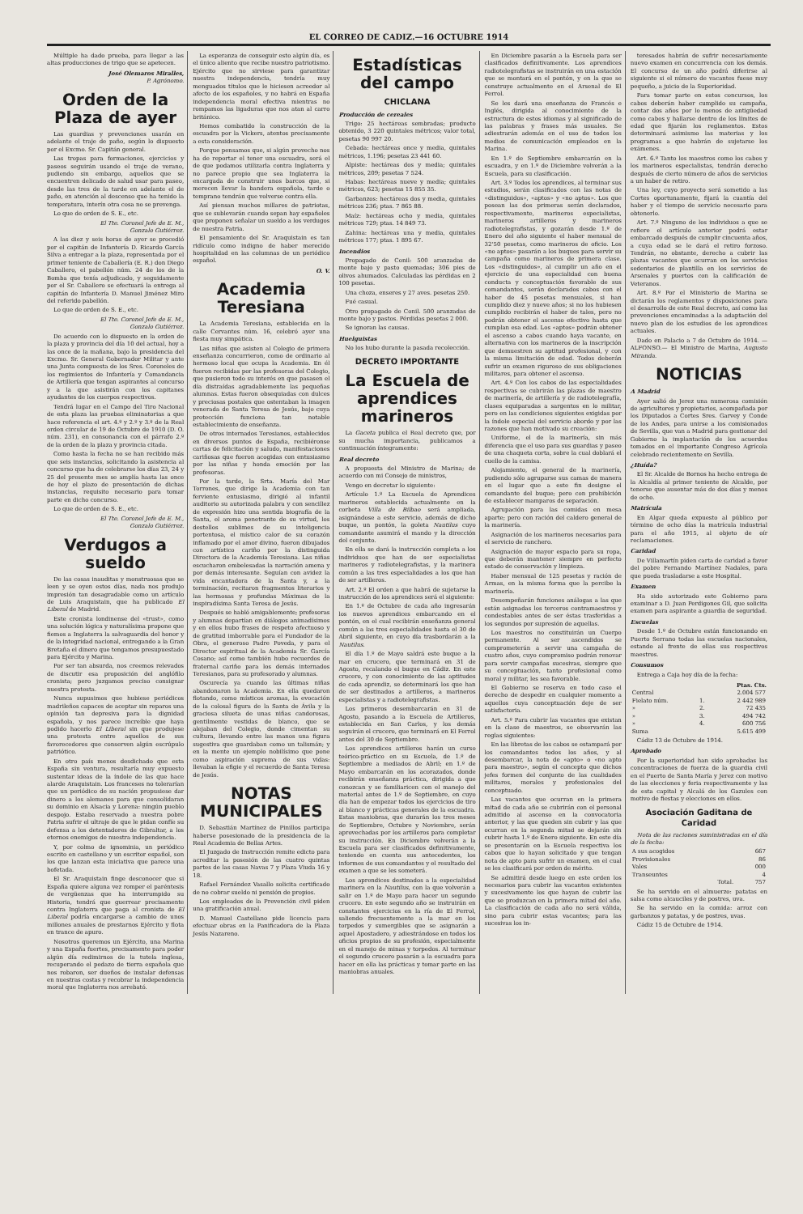EL CORREO DE CADIZ.—16 OCTUBRE 1914
Múltiple ha dado prueba, para llegar a las altas producciones de trigo que se apetecen.
José Olemaros Miralles,
P. Agrónomo.
Orden de la Plaza de ayer
Las guardias y prevenciones usarán en adelante el traje de paño, según lo dispuesto por el Excmo. Sr. Capitán general.
Las tropas para formaciones, ejercicios y paseos seguirán usando el traje de verano, pudiendo sin embargo, aquellos que se encuentren delicado de salud usar para paseo, desde las tres de la tarde en adelante el de paño, en atención al descenso que ha tenido la temperatura, interín otra cosa no se prevenga.
Lo que de orden de S. E., etc.
El Tte. Coronel Jefe de E. M.,
Gonzalo Gutiérrez.
A las diez y seis horas de ayer se procedió por el capitán de Infantería D. Ricardo García Silva a entregar a la plaza, representada por el primer teniente de Caballería (E. R.) don Diego Caballero, el pabellón núm. 24 de los de la Bomba que tenía adjudicado, y seguidamente por el Sr. Caballero se efectuará la entrega al capitán de Infantería D. Manuel Jiménez Miro del referido pabellón.
Lo que de orden de S. E., etc.
El Tte. Coronel Jefe de E. M.,
Gonzalo Gutiérrez.
De acuerdo con lo dispuesto en la orden de la plaza y provincia del día 10 del actual, hoy a las once de la mañana, bajo la presidencia del Excmo. Sr. General Gobernador Militar y ante una Junta compuesta de los Sres. Coroneles de los regimientos de Infantería y Comandancia de Artillería que tengan aspirantes al concurso y a la que asistirán con los capitanes ayudantes de los cuerpos respectivos.
Tendrá lugar en el Campo del Tiro Nacional de esta plaza las pruebas eliminatorias a que hace referencia el art. 4.º y 2.º y 3.º de la Real orden circular de 19 de Octubre de 1910 (D. O. núm. 231), en consonancia con el párrafo 2.º de la orden de la plaza y provincia citada.
Como hasta la fecha no se han recibido más que seis instancias, solicitando la asistencia al concurso que ha de celebrarse los días 23, 24 y 25 del presente mes se amplía hasta las once de hoy el plazo de presentación de dichas instancias, requisito necesario para tomar parte en dicho concurso.
Lo que de orden de S. E., etc.
El Tte. Coronel Jefe de E. M.,
Gonzalo Gutiérrez.
Verdugos a sueldo
De las cosas inauditas y monstruosas que se leen y se oyen estos días, nada nos produjo impresión tan desagradable como un artículo de Luis Araquistain, que ha publicado El Liberal de Madrid.
Este cronista londinense del «trust», como una solución lógica y naturalísima propone que fiemos a Inglaterra la salvaguardia del honor y de la integridad nacional, entregando a la Gran Bretaña el dinero que tengamos presupuestado para Ejército y Marina.
Por ser tan absurda, nos creemos relevados de discutir esa proposición del anglófilo cronista; pero juzgamos preciso consignar nuestra protesta.
Nunca supusimos que hubiese periódicos madrileños capaces de aceptar sin reparos una opinión tan depresiva para la dignidad española, y nos parece increíble que haya podido hacerlo El Liberal sin que produjese una protesta entre aquellos de sus favorecedores que conserven algún escrúpulo patriótico.
En otro país menos desdichado que esta España sin ventura, resultaría muy expuesto sustentar ideas de la índole de las que hace alarde Araquistain. Los franceses no tolerarían que un periódico de su nación propusiese dar dinero a los alemanes para que consolidaran su dominio en Alsacia y Lorena: ningún pueblo despojo. Estaba reservado a nuestra pobre Patria sufrir el ultraje de que le pidan confíe su defensa a los detentadores de Gibraltar, a los eternos enemigos de nuestra independencia.
Y, por colmo de ignominia, un periódico escrito en castellano y un escritor español, son los que lanzan esta iniciativa que parece una bofetada.
El Sr. Araquistain finge desconocer que si España quiere alguna vez romper el paréntesis de vergüenzas que ha interrumpido su Historia, tendrá que guerrear precisamente contra Inglaterra que paga al cronista de El Liberal podría encargarse a cambio de unos millones anuales de prestarnos Ejército y flota en trance de apuro.
Nosotros queremos un Ejército, una Marina y una España fuertes, precisamente para poder algún día redimirnos de la tutela inglesa, recuperando el pedazo de tierra española que nos robaron, ser dueños de instalar defensas en nuestras costas y recobrar la independencia moral que Inglaterra nos arrebató.
La esperanza de conseguir esto algún día, es el único aliento que recibe nuestro patriotismo. Ejército que no sirviese para garantizar nuestra independencia, tendría muy menguados títulos que le hiciesen acreedor al afecto de los españoles, y no habrá en España independencia moral efectiva mientras no rompamos las ligaduras que nos atan al carro británico.
Hemos combatido la construcción de la escuadra por la Vickers, atentos precisamente a esta consideración.
Porque pensamos que, si algún provecho nos ha de reportar el tener una escuadra, será el de que podamos utilizarla contra Inglaterra y no parece propio que sea Inglaterra la encargada de construir unos barcos que, si merecen llevar la bandera española, tarde o temprano tendrán que volverse contra ella.
Así piensan muchos millares de patriotas, que se sublevarán cuando sepan hay españoles que proponen señalar un sueldo a los verdugos de nuestra Patria.
El pensamiento del Sr. Araquistain es tan ridículo como indigno de haber merecido hospitalidad en las columnas de un periódico español.
O. V.
Academia Teresiana
La Academia Teresiana, establecida en la calle Cervantes núm. 16, celebró ayer una fiesta muy simpática.
Las niñas que asisten al Colegio de primera enseñanza concurrieron, como de ordinario al hermoso local que ocupa la Academia. En él fueron recibidas por las profesoras del Colegio, que pusieron todo su interés en que pasasen el día distraídas agradablemente las pequeñas alumnas. Estas fueron obsequiadas con dulces y preciosas postales que ostentaban la imagen venerada de Santa Teresa de Jesús, bajo cuya protección funciona tan notable establecimiento de enseñanza.
De otros internados Teresianos, establecidos en diversos puntos de España, recibiéronse cartas de felicitación y saludo, manifestaciones cariñosas que fueron acogidas con entusiasmo por las niñas y honda emoción por las profesoras.
Por la tarde, la Srta. María del Mar Torrones, que dirige la Academia con tan ferviente entusiasmo, dirigió al infantil auditorio su autorizada palabra y con sencillez de expresión hizo una sentida biografía de la Santa, el aroma penetrante de su virtud, los destellos sublimes de su inteligencia portentosa, el místico calor de su corazón inflamado por el amor divino, fueron dibujados con artístico cariño por la distinguida Directora de la Academia Teresiana. Las niñas escucharon embelesadas la narración amena y por demás interesante. Seguían con avidez la vida encantadora de la Santa y, a la terminación, recitaron fragmentos literarios y las hermosas y profundas Máximas de la inspiradísima Santa Teresa de Jesús.
Después se habló amigablemente; profesoras y alumnas departían en diálogos animadísimos y en ellos hubo frases de respeto afectuoso y de gratitud imborrable para el Fundador de la Obra, el generoso Padre Poveda, y para el Director espiritual de la Academia Sr. García Cosano; así como también hubo recuerdos de fraternal cariño para los demás internados Teresianos, para su profesorado y alumnas.
Oscurecía ya cuando las últimas niñas abandonaron la Academia. En ella quedaron flotando, como místicos aromas, la evocación de la colosal figura de la Santa de Ávila y la graciosa silueta de unas niñas candorosas, gentilmente vestidas de blanco, que se alejaban del Colegio, donde cimentan su cultura, llevando entre las manos una figura sugestiva que guardaban como un talismán; y en la mente un ejemplo nobilísimo que pone como aspiración suprema de sus vidas: llevaban la efigie y el recuerdo de Santa Teresa de Jesús.
NOTAS MUNICIPALES
D. Sebastián Martínez de Pinillos participa haberse posesionado de la presidencia de la Real Academia de Bellas Artes.
El Juzgado de Instrucción remite edicto para acreditar la posesión de las cuatro quintas partes de las casas Navas 7 y Plaza Viuda 16 y 18.
Rafael Fernández Vasallo solicita certificado de no cobrar sueldo ni pensión de propios.
Los empleados de la Prevención civil piden una gratificación anual.
D. Manuel Castellano pide licencia para efectuar obras en la Panificadora de la Plaza Jesús Nazareno.
Estadísticas del campo
CHICLANA
Producción de cereales
Trigo: 25 hectáreas sembradas; producto obtenido, 3 220 quintales métricos; valor total, pesetas 90 997 20.
Cebada: hectáreas once y media, quintales métricos, 1.196; pesetas 23 441 60.
Alpiste: hectáreas dos y media; quintales métricos, 209; pesetas 7 524.
Habas: hectáreas nueve y media; quintales métricos, 623; pesetas 15 855 35.
Garbanzos: hectáreas dos y media, quintales métricos 236; ptas. 7 865 88.
Maíz: hectáreas ocho y media, quintales métricos 729; ptas. 14 849 73.
Zahina: hectáreas una y media, quintales métricos 177; ptas. 1 895 67.
Incendios
Propagado de Conil: 500 aranzadas de monte bajo y pasto quemadas; 306 pies de olivos ahumados. Calculadas las pérdidas en 2 100 pesetas.
Una choza, enseres y 27 aves. pesetas 250.
Fué casual.
Otro propagado de Conil. 500 aranzadas de monte bajo y pastos. Pérdidas pesetas 2 000.
Se ignoran las causas.
Huelguistas
No los hubo durante la pasada recolección.
DECRETO IMPORTANTE
La Escuela de aprendices marineros
La Gaceta publica el Real decreto que, por su mucha importancia, publicamos a continuación íntegramente:
Real decreto
A propuesta del Ministro de Marina; de acuerdo con mi Consejo de ministros,
Vengo en decretar lo siguiente:
Artículo 1.º La Escuela de Aprendices marineros establecida actualmente en la corbeta Villa de Bilbao será ampliada, asignándose a este servicio, además de dicho buque, un pontón, la goleta Nautilus cuyo comandante asumirá el mando y la dirección del conjunto.
En ella se dará la instrucción completa a los individuos que han de ser especialistas marineros y radiotelegrafistas, y la marinera común a las tres especialidades a los que han de ser artilleros.
Art. 2.º El orden a que habrá de sujetarse la instrucción de los aprendices será el siguiente:
En 1.º de Octubre de cada año ingresarán los nuevos aprendices embarcando en el pontón, en el cual recibirán enseñanza general común a las tres especialidades hasta el 30 de Abril siguiente, en cuyo día trasbordarán a la Nautilus.
El día 1.º de Mayo saldrá este buque a la mar en crucero, que terminará en 31 de Agosto, recalando el buque en Cádiz. En este crucero, y con conocimiento de las aptitudes de cada aprendiz, se determinará los que han de ser destinados a artilleros, a marineros especialistas y a radiotelegrafistas.
Los primeros desembarcarán en 31 de Agosto, pasando a la Escuela de Artilleros, establecida en San Carlos, y los demás seguirán el crucero, que terminará en El Ferrol antes del 30 de Septiembre.
Los aprendices artilleros harán un curso teórico-práctico en su Escuela, de 1.º de Septiembre a mediados de Abril; en 1.º de Mayo embarcarán en los acorazados, donde recibirán enseñanza práctica, dirigida a que conozcan y se familiaricen con el manejo del material antes de 1.º de Septiembre, en cuyo día han de empezar todos los ejercicios de tiro al blanco y prácticas generales de la escuadra. Estas maniobras, que durarán los tres meses de Septiembre, Octubre y Noviembre, serán aprovechadas por los artilleros para completar su instrucción. En Diciembre volverán a la Escuela para ser clasificados definitivamente, teniendo en cuenta sus antecedentes, los informes de sus comandantes y el resultado del examen a que se les someterá.
Los aprendices destinados a la especialidad marinera en la Nautilus, con la que volverán a salir en 1.º de Mayo para hacer un segundo crucero. En este segundo año se instruirán en constantes ejercicios en la ría de El Ferrol, saliendo frecuentemente a la mar en los torpedos y sumergibles que se asignarán a aquel Apostadero, y adiestrándose en todos los oficios propios de su profesión, especialmente en el manejo de minas y torpedos. Al terminar el segundo crucero pasarán a la escuadra para hacer en ella las prácticas y tomar parte en las maniobras anuales.
En Diciembre pasarán a la Escuela para ser clasificados definitivamente. Los aprendices radiotelegrafistas se instruirán en una estación que se montará en el pontón, y en la que se construye actualmente en el Arsenal de El Ferrol.
Se les dará una enseñanza de Francés e Inglés, dirigida al conocimiento de la estructura de estos idiomas y al significado de las palabras y frases más usuales. Se adiestrarán además en el uso de todos los medios de comunicación empleados en la Marina.
En 1.º de Septiembre embarcarán en la escuadra, y en 1.º de Diciembre volverán a la Escuela, para su clasificación.
Art. 3.º Todos los aprendices, al terminar sus estudios, serán clasificados con las notas de «distinguidos», «aptos» y «no aptos». Los que posean las dos primeras serán declarados, respectivamente, marineros especialistas, marineros artilleros y marineros radiotelegrafistas, y gozarán desde 1.º de Enero del año siguiente el haber mensual de 32'50 pesetas, como marineros de oficio. Los «no aptos» pasarán a los buques para servir su campaña como marineros de primera clase. Los «distinguidos», al cumplir un año en el ejercicio de una especialidad con buena conducta y conceptuación favorable de sus comandantes, serán declarados cabos con el haber de 45 pesetas mensuales, si han cumplido diez y nueve años; si no los hubiesen cumplido recibirán el haber de tales, pero no podrán obtener el ascenso efectivo hasta que cumplan esa edad. Los «aptos» podrán obtener el ascenso a cabos cuando haya vacante, en alternativa con los marineros de la inscripción que demuestren su aptitud profesional, y con la misma limitación de edad. Todos deberán sufrir un examen riguroso de sus obligaciones militares, para obtener el ascenso.
Art. 4.º Con los cabos de las especialidades respectivas se cubrirán las plazas de maestro de marinería, de artillería y de radiotelegrafía, clases equiparadas a sargentos en lo militar, pero en las condiciones siguientes exigidas por la índole especial del servicio abordo y por las razones que han motivado su creación:
Uniforme, el de la marinería, sin más diferencia que el uso para sus guardias y paseo de una chaqueta corta, sobre la cual doblará el cuello de la camisa.
Alojamiento, el general de la marinería, pudiendo sólo agruparse sus camas de manera en el lugar que a este fin designe el comandante del buque; pero con prohibición de establecer mamparos de separación.
Agrupación para las comidas en mesa aparte; pero con ración del caldero general de la marinería.
Asignación de los marineros necesarios para el servicio de ranchero.
Asignación de mayor espacio para su ropa, que deberán mantener siempre en perfecto estado de conservación y limpieza.
Haber mensual de 125 pesetas y ración de Armas, en la misma forma que la percibe la marinería.
Desempeñarán funciones análogas a las que están asignadas los terceros contramaestres y condestables antes de ser éstas trasferidas a los segundos por supresión de aquellas.
Los maestros no constituirán un Cuerpo permanente. Al ser ascendidos se comprometerán a servir una campaña de cuatro años, cuyo compromiso podrán renovar para servir campañas sucesivas, siempre que su conceptuación, tanto profesional como moral y militar, les sea favorable.
El Gobierno se reserva en todo caso el derecho de despedir en cualquier momento a aquellos cuya conceptuación deje de ser satisfactoria.
Art. 5.º Para cubrir las vacantes que existan en la clase de maestros, se observarán las reglas siguientes:
En las libretas de los cabos se estampará por los comandantes todos los años, y al desembarcar, la nota de «apto» o «no apto para maestro», según el concepto que dichos jefes formen del conjunto de las cualidades militares, morales y profesionales del conceptuado.
Las vacantes que ocurran en la primera mitad de cada año se cubrirán con el personal admitido al ascenso en la convocatoria anterior, y las que queden sin cubrir y las que ocurran en la segunda mitad se dejarán sin cubrir hasta 1.º de Enero siguiente. En este día se presentarán en la Escuela respectiva los cabos que lo hayan solicitado y que tengan nota de apto para sufrir un examen, en el cual se les clasificará por orden de mérito.
Se admitirá desde luego en este orden los necesarios para cubrir las vacantes existentes y sucesivamente los que hayan de cubrir las que se produzcan en la primera mitad del año. La clasificación de cada año no será válida, sino para cubrir estas vacantes; para las sucesivas los in-
teresados habrán de sufrir necesariamente nuevo examen en concurrencia con los demás. El concurso de un año podrá diferirse al siguiente si el número de vacantes fuese muy pequeño, a juicio de la Superioridad.
Para tomar parte en estos concursos, los cabos deberán haber cumplido su campaña, contar dos años por lo menos de antigüedad como cabos y hallarse dentro de los límites de edad que fijarán los reglamentos. Estos determinará asimismo las materias y los programas a que habrán de sujetarse los exámenes.
Art. 6.º Tanto los maestros como los cabos y los marineros especialistas, tendrán derecho después de cierto número de años de servicios a un haber de retiro.
Una ley, cuyo proyecto será sometido a las Cortes oportunamente, fijará la cuantía del haber y el tiempo de servicio necesario para obtenerlo.
Art. 7.º Ninguno de los individuos a que se refiere el artículo anterior podrá estar embarcado después de cumplir cincuenta años, a cuya edad se le dará el retiro forzoso. Tendrán, no obstante, derecho a cubrir las plazas vacantes que ocurran en los servicios sedentarios de plantilla en los servicios de Arsenales y puertos con la calificación de Veteranos.
Art. 8.º Por el Ministerio de Marina se dictarán los reglamentos y disposiciones para el desarrollo de este Real decreto, así como las prevenciones encaminadas a la adaptación del nuevo plan de los estudios de los aprendices actuales.
Dado en Palacio a 7 de Octubre de 1914. —ALFONSO.— El Ministro de Marina, Augusto Miranda.
NOTICIAS
A Madrid
Ayer salió de Jerez una numerosa comisión de agricultores y propietarios, acompañada por los Diputados a Cortes Sres. Garvey y Conde de los Andes, para unirse a los comisionados de Sevilla, que van a Madrid para gestionar del Gobierno la implantación de los acuerdos tomados en el importante Congreso Agrícola celebrado recientemente en Sevilla.
¿Huída?
El Sr. Alcalde de Bornos ha hecho entrega de la Alcaldía al primer teniente de Alcalde, por tenerse que ausentar más de dos días y menos de ocho.
Matrícula
En Algar queda expuesto al público por término de ocho días la matrícula industrial para el año 1915, al objeto de oír reclamaciones.
Caridad
De Villamartín piden carta de caridad a favor del pobre Fernando Martínez Nadales, para que pueda trasladarse a este Hospital.
Examen
Ha sido autorizado este Gobierno para examinar a D. Juan Perdigones Gil, que solicita examen para aspirante a guardia de seguridad.
Escuelas
Desde 1.º de Octubre están funcionando en Puerto Serrano todas las escuelas nacionales, estando al frente de ellas sus respectivos maestros.
Consumos
Entrega a Caja hoy día de la fecha:
| | | Ptas. Cts. |
| --- | --- | --- |
| Central | | 2.004 577 |
| Fielato núm. | 1. | 2 442 989 |
| » | 2. | 72 435 |
| » | 3. | 494 742 |
| » | 4. | 600 756 |
| Suma | | 5.615 499 |
Cádiz 13 de Octubre de 1914.
Aprobado
Por la superioridad han sido aprobadas las concentraciones de fuerza de la guardia civil en el Puerto de Santa María y Jerez con motivo de las elecciones y feria respectivamente y las de esta capital y Alcalá de los Gazules con motivo de fiestas y elecciones en ellos.
Asociación Gaditana de Caridad
Nota de las raciones suministradas en el día de la fecha:
| A sus acogidos | 667 |
| Provisionales | 86 |
| Vales | 000 |
| Transeuntes | 4 |
| Total. | 757 |
Se ha servido en el almuerzo: patatas en salsa como alcauciles y de postres, uva.
Se ha servido en la comida: arroz con garbanzos y patatas, y de postres, uvas.
Cádiz 15 de Octubre de 1914.